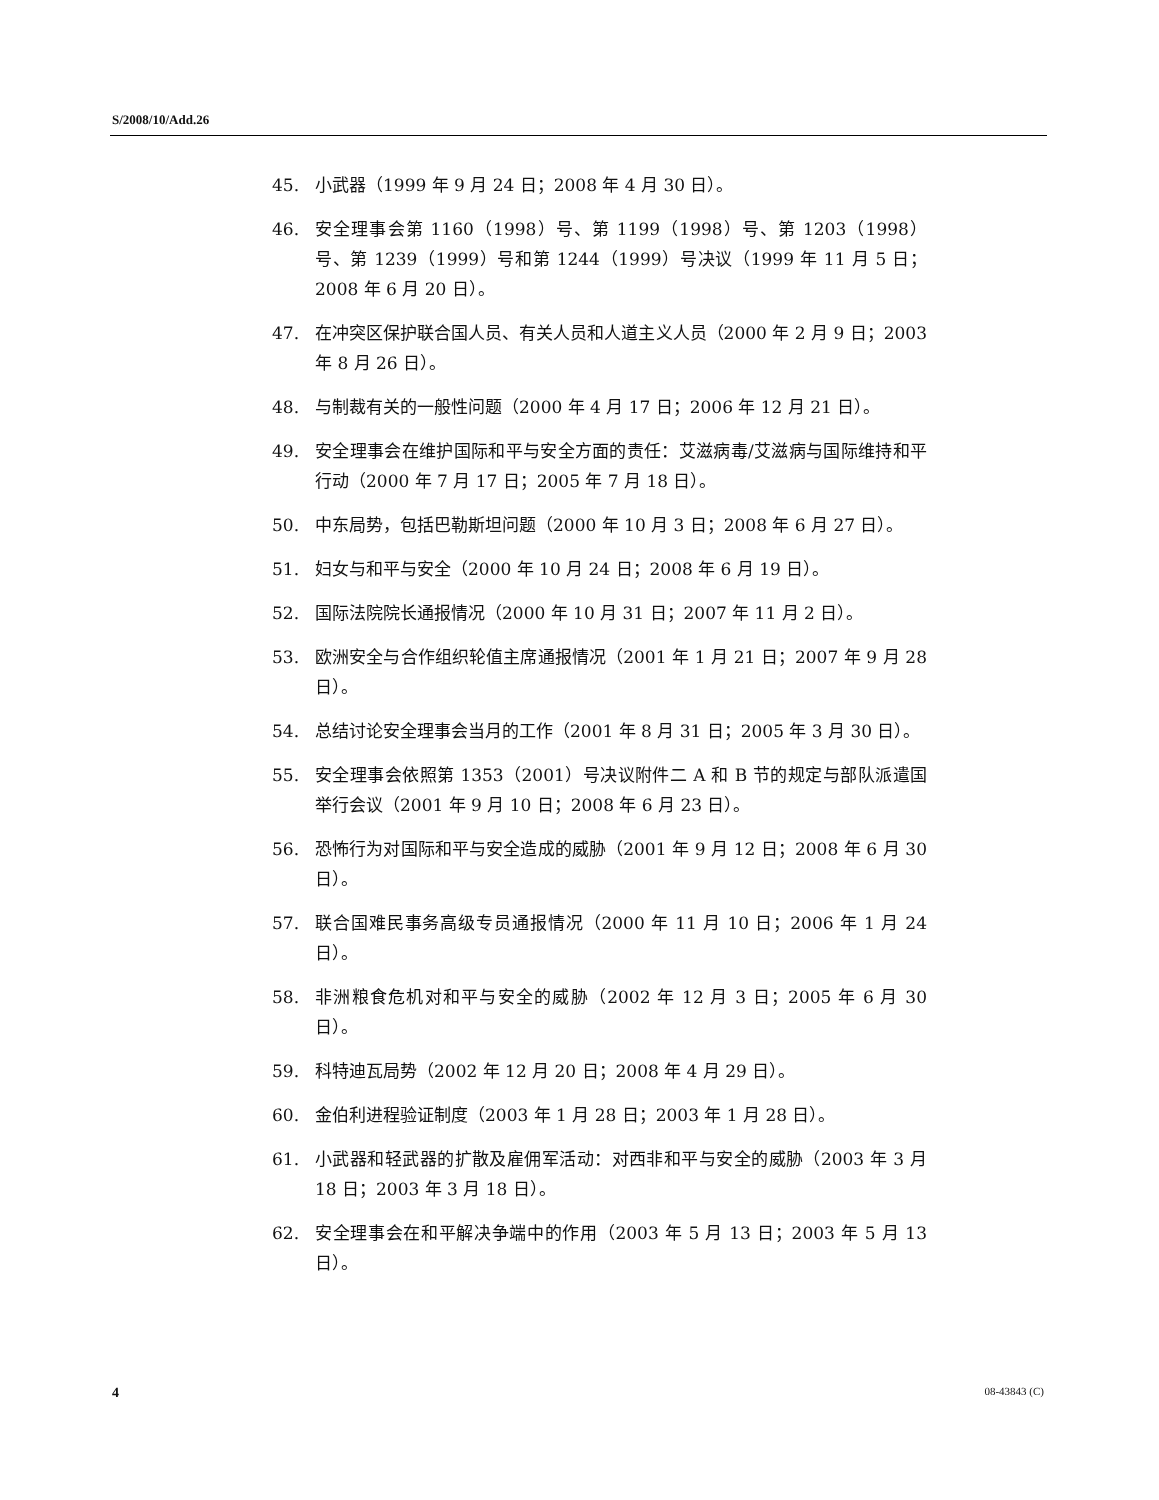S/2008/10/Add.26
45. 小武器（1999 年 9 月 24 日；2008 年 4 月 30 日）。
46. 安全理事会第 1160（1998）号、第 1199（1998）号、第 1203（1998）号、第 1239（1999）号和第 1244（1999）号决议（1999 年 11 月 5 日；2008 年 6 月 20 日）。
47. 在冲突区保护联合国人员、有关人员和人道主义人员（2000 年 2 月 9 日；2003 年 8 月 26 日）。
48. 与制裁有关的一般性问题（2000 年 4 月 17 日；2006 年 12 月 21 日）。
49. 安全理事会在维护国际和平与安全方面的责任：艾滋病毒/艾滋病与国际维持和平行动（2000 年 7 月 17 日；2005 年 7 月 18 日）。
50. 中东局势，包括巴勒斯坦问题（2000 年 10 月 3 日；2008 年 6 月 27 日）。
51. 妇女与和平与安全（2000 年 10 月 24 日；2008 年 6 月 19 日）。
52. 国际法院院长通报情况（2000 年 10 月 31 日；2007 年 11 月 2 日）。
53. 欧洲安全与合作组织轮值主席通报情况（2001 年 1 月 21 日；2007 年 9 月 28 日）。
54. 总结讨论安全理事会当月的工作（2001 年 8 月 31 日；2005 年 3 月 30 日）。
55. 安全理事会依照第 1353（2001）号决议附件二 A 和 B 节的规定与部队派遣国举行会议（2001 年 9 月 10 日；2008 年 6 月 23 日）。
56. 恐怖行为对国际和平与安全造成的威胁（2001 年 9 月 12 日；2008 年 6 月 30 日）。
57. 联合国难民事务高级专员通报情况（2000 年 11 月 10 日；2006 年 1 月 24 日）。
58. 非洲粮食危机对和平与安全的威胁（2002 年 12 月 3 日；2005 年 6 月 30 日）。
59. 科特迪瓦局势（2002 年 12 月 20 日；2008 年 4 月 29 日）。
60. 金伯利进程验证制度（2003 年 1 月 28 日；2003 年 1 月 28 日）。
61. 小武器和轻武器的扩散及雇佣军活动：对西非和平与安全的威胁（2003 年 3 月 18 日；2003 年 3 月 18 日）。
62. 安全理事会在和平解决争端中的作用（2003 年 5 月 13 日；2003 年 5 月 13 日）。
4 08-43843 (C)